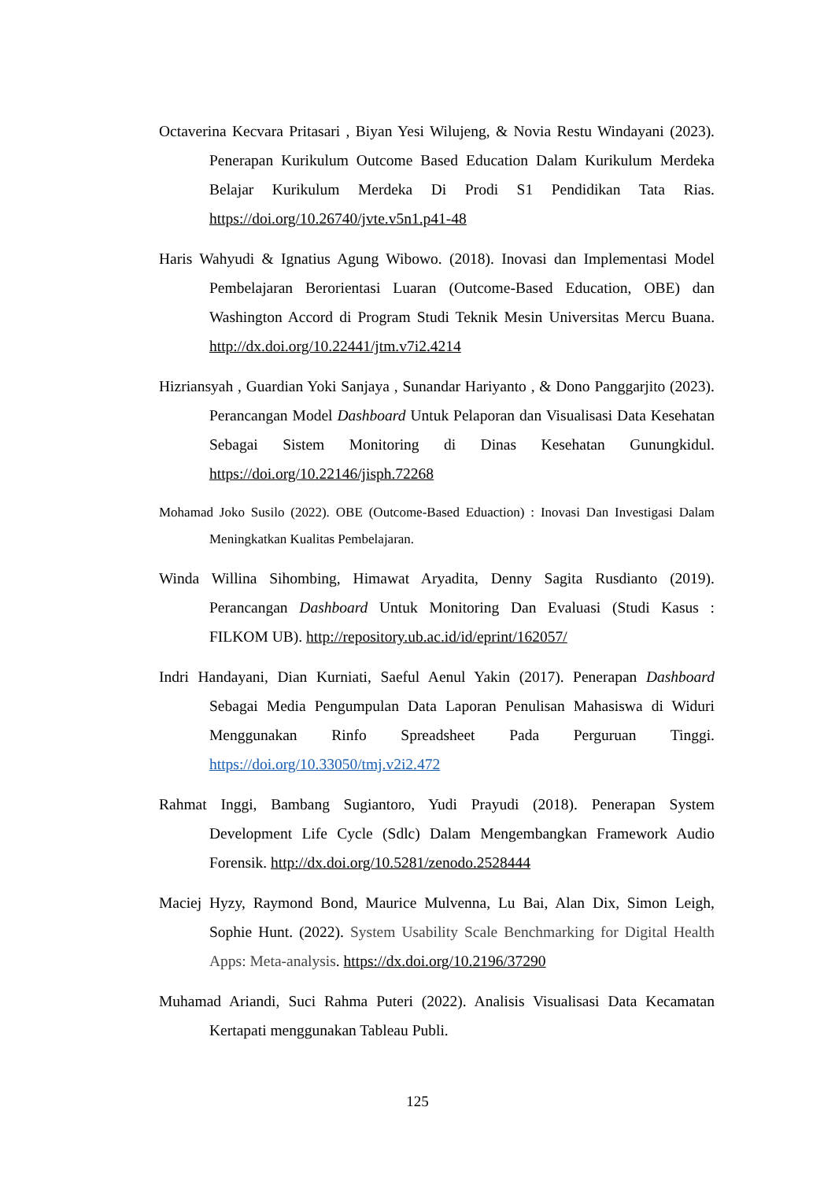Octaverina Kecvara Pritasari , Biyan Yesi Wilujeng, & Novia Restu Windayani (2023). Penerapan Kurikulum Outcome Based Education Dalam Kurikulum Merdeka Belajar Kurikulum Merdeka Di Prodi S1 Pendidikan Tata Rias. https://doi.org/10.26740/jvte.v5n1.p41-48
Haris Wahyudi & Ignatius Agung Wibowo. (2018). Inovasi dan Implementasi Model Pembelajaran Berorientasi Luaran (Outcome-Based Education, OBE) dan Washington Accord di Program Studi Teknik Mesin Universitas Mercu Buana. http://dx.doi.org/10.22441/jtm.v7i2.4214
Hizriansyah , Guardian Yoki Sanjaya , Sunandar Hariyanto , & Dono Panggarjito (2023). Perancangan Model Dashboard Untuk Pelaporan dan Visualisasi Data Kesehatan Sebagai Sistem Monitoring di Dinas Kesehatan Gunungkidul. https://doi.org/10.22146/jisph.72268
Mohamad Joko Susilo (2022). OBE (Outcome-Based Eduaction) : Inovasi Dan Investigasi Dalam Meningkatkan Kualitas Pembelajaran.
Winda Willina Sihombing, Himawat Aryadita, Denny Sagita Rusdianto (2019). Perancangan Dashboard Untuk Monitoring Dan Evaluasi (Studi Kasus : FILKOM UB). http://repository.ub.ac.id/id/eprint/162057/
Indri Handayani, Dian Kurniati, Saeful Aenul Yakin (2017). Penerapan Dashboard Sebagai Media Pengumpulan Data Laporan Penulisan Mahasiswa di Widuri Menggunakan Rinfo Spreadsheet Pada Perguruan Tinggi. https://doi.org/10.33050/tmj.v2i2.472
Rahmat Inggi, Bambang Sugiantoro, Yudi Prayudi (2018). Penerapan System Development Life Cycle (Sdlc) Dalam Mengembangkan Framework Audio Forensik. http://dx.doi.org/10.5281/zenodo.2528444
Maciej Hyzy, Raymond Bond, Maurice Mulvenna, Lu Bai, Alan Dix, Simon Leigh, Sophie Hunt. (2022). System Usability Scale Benchmarking for Digital Health Apps: Meta-analysis. https://dx.doi.org/10.2196/37290
Muhamad Ariandi, Suci Rahma Puteri (2022). Analisis Visualisasi Data Kecamatan Kertapati menggunakan Tableau Publi.
125